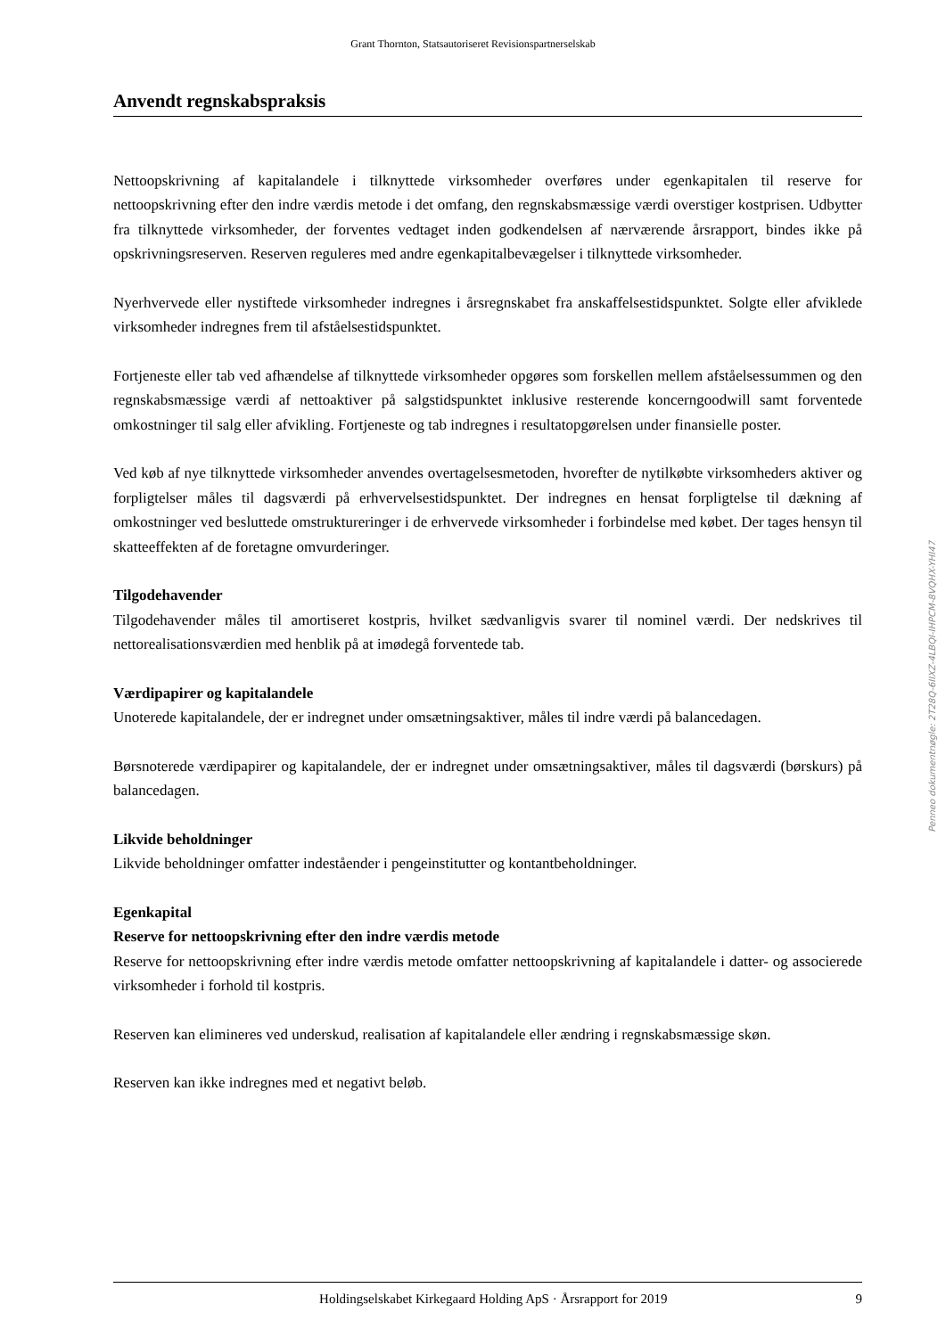Grant Thornton, Statsautoriseret Revisionspartnerselskab
Anvendt regnskabspraksis
Nettoopskrivning af kapitalandele i tilknyttede virksomheder overføres under egenkapitalen til reserve for nettoopskrivning efter den indre værdis metode i det omfang, den regnskabsmæssige værdi overstiger kostprisen. Udbytter fra tilknyttede virksomheder, der forventes vedtaget inden godkendelsen af nærværende årsrapport, bindes ikke på opskrivningsreserven. Reserven reguleres med andre egenkapitalbevægelser i tilknyttede virksomheder.
Nyerhvervede eller nystiftede virksomheder indregnes i årsregnskabet fra anskaffelsestidspunktet. Solgte eller afviklede virksomheder indregnes frem til afståelsestidspunktet.
Fortjeneste eller tab ved afhændelse af tilknyttede virksomheder opgøres som forskellen mellem afståelsessummen og den regnskabsmæssige værdi af nettoaktiver på salgstidspunktet inklusive resterende koncerngoodwill samt forventede omkostninger til salg eller afvikling. Fortjeneste og tab indregnes i resultatopgørelsen under finansielle poster.
Ved køb af nye tilknyttede virksomheder anvendes overtagelsesmetoden, hvorefter de nytilkøbte virksomheders aktiver og forpligtelser måles til dagsværdi på erhvervelsestidspunktet. Der indregnes en hensat forpligtelse til dækning af omkostninger ved besluttede omstruktureringer i de erhvervede virksomheder i forbindelse med købet. Der tages hensyn til skatteeffekten af de foretagne omvurderinger.
Tilgodehavender
Tilgodehavender måles til amortiseret kostpris, hvilket sædvanligvis svarer til nominel værdi. Der nedskrives til nettorealisationsværdien med henblik på at imødegå forventede tab.
Værdipapirer og kapitalandele
Unoterede kapitalandele, der er indregnet under omsætningsaktiver, måles til indre værdi på balancedagen.
Børsnoterede værdipapirer og kapitalandele, der er indregnet under omsætningsaktiver, måles til dagsværdi (børskurs) på balancedagen.
Likvide beholdninger
Likvide beholdninger omfatter indeståender i pengeinstitutter og kontantbeholdninger.
Egenkapital
Reserve for nettoopskrivning efter den indre værdis metode
Reserve for nettoopskrivning efter indre værdis metode omfatter nettoopskrivning af kapitalandele i datter- og associerede virksomheder i forhold til kostpris.
Reserven kan elimineres ved underskud, realisation af kapitalandele eller ændring i regnskabsmæssige skøn.
Reserven kan ikke indregnes med et negativt beløb.
Penneo dokumentnøgle: 2T28Q-6IIXZ-4LBQI-IHPCM-8VQHX-YHI47
Holdingselskabet Kirkegaard Holding ApS · Årsrapport for 2019 9